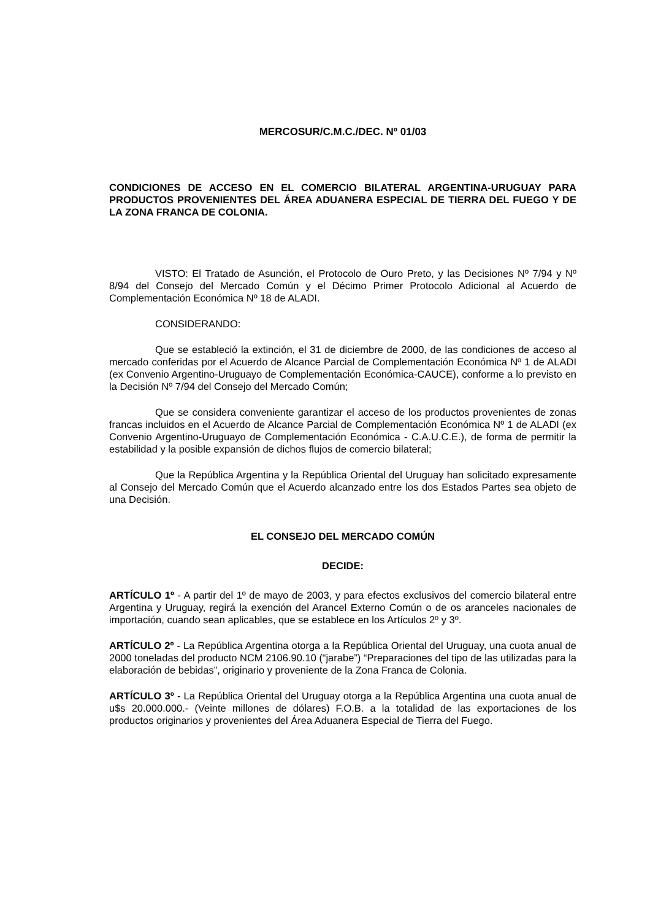MERCOSUR/C.M.C./DEC. Nº 01/03
CONDICIONES DE ACCESO EN EL COMERCIO BILATERAL ARGENTINA-URUGUAY PARA PRODUCTOS PROVENIENTES DEL ÁREA ADUANERA ESPECIAL DE TIERRA DEL FUEGO Y DE LA ZONA FRANCA DE COLONIA.
VISTO: El Tratado de Asunción, el Protocolo de Ouro Preto, y las Decisiones Nº 7/94 y Nº 8/94 del Consejo del Mercado Común y el Décimo Primer Protocolo Adicional al Acuerdo de Complementación Económica Nº 18 de ALADI.
CONSIDERANDO:
Que se estableció la extinción, el 31 de diciembre de 2000, de las condiciones de acceso al mercado conferidas por el Acuerdo de Alcance Parcial de Complementación Económica Nº 1 de ALADI (ex Convenio Argentino-Uruguayo de Complementación Económica-CAUCE), conforme a lo previsto en la Decisión Nº 7/94 del Consejo del Mercado Común;
Que se considera conveniente garantizar el acceso de los productos provenientes de zonas francas incluidos en el Acuerdo de Alcance Parcial de Complementación Económica Nº 1 de ALADI (ex Convenio Argentino-Uruguayo de Complementación Económica - C.A.U.C.E.), de forma de permitir la estabilidad y la posible expansión de dichos flujos de comercio bilateral;
Que la República Argentina y la República Oriental del Uruguay han solicitado expresamente al Consejo del Mercado Común que el Acuerdo alcanzado entre los dos Estados Partes sea objeto de una Decisión.
EL CONSEJO DEL MERCADO COMÚN
DECIDE:
ARTÍCULO 1º - A partir del 1º de mayo de 2003, y para efectos exclusivos del comercio bilateral entre Argentina y Uruguay, regirá la exención del Arancel Externo Común o de os aranceles nacionales de importación, cuando sean aplicables, que se establece en los Artículos 2º y 3º.
ARTÍCULO 2º - La República Argentina otorga a la República Oriental del Uruguay, una cuota anual de 2000 toneladas del producto NCM 2106.90.10 (“jarabe”) “Preparaciones del tipo de las utilizadas para la elaboración de bebidas”, originario y proveniente de la Zona Franca de Colonia.
ARTÍCULO 3º - La República Oriental del Uruguay otorga a la República Argentina una cuota anual de u$s 20.000.000.- (Veinte millones de dólares) F.O.B. a la totalidad de las exportaciones de los productos originarios y provenientes del Área Aduanera Especial de Tierra del Fuego.